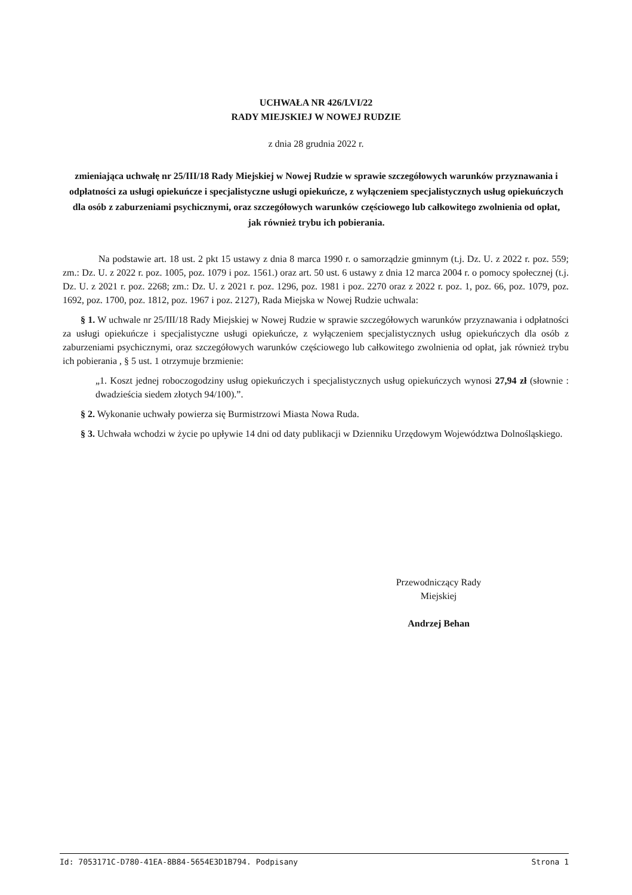UCHWAŁA NR 426/LVI/22
RADY MIEJSKIEJ W NOWEJ RUDZIE
z dnia 28 grudnia 2022 r.
zmieniająca uchwałę nr 25/III/18 Rady Miejskiej w Nowej Rudzie w sprawie szczegółowych warunków przyznawania i odpłatności za usługi opiekuńcze i specjalistyczne usługi opiekuńcze, z wyłączeniem specjalistycznych usług opiekuńczych dla osób z zaburzeniami psychicznymi, oraz szczegółowych warunków częściowego lub całkowitego zwolnienia od opłat, jak również trybu ich pobierania.
Na podstawie art. 18 ust. 2 pkt 15 ustawy z dnia 8 marca 1990 r. o samorządzie gminnym (t.j. Dz. U. z 2022 r. poz. 559; zm.: Dz. U. z 2022 r. poz. 1005, poz. 1079 i poz. 1561.) oraz art. 50 ust. 6 ustawy z dnia 12 marca 2004 r. o pomocy społecznej (t.j. Dz. U. z 2021 r. poz. 2268; zm.: Dz. U. z 2021 r. poz. 1296, poz. 1981 i poz. 2270 oraz z 2022 r. poz. 1, poz. 66, poz. 1079, poz. 1692, poz. 1700, poz. 1812, poz. 1967 i poz. 2127), Rada Miejska w Nowej Rudzie uchwala:
§ 1. W uchwale nr 25/III/18 Rady Miejskiej w Nowej Rudzie w sprawie szczegółowych warunków przyznawania i odpłatności za usługi opiekuńcze i specjalistyczne usługi opiekuńcze, z wyłączeniem specjalistycznych usług opiekuńczych dla osób z zaburzeniami psychicznymi, oraz szczegółowych warunków częściowego lub całkowitego zwolnienia od opłat, jak również trybu ich pobierania , § 5 ust. 1 otrzymuje brzmienie:
„1. Koszt jednej roboczogodziny usług opiekuńczych i specjalistycznych usług opiekuńczych wynosi 27,94 zł (słownie : dwadzieścia siedem złotych 94/100).”.
§ 2. Wykonanie uchwały powierza się Burmistrzowi Miasta Nowa Ruda.
§ 3. Uchwała wchodzi w życie po upływie 14 dni od daty publikacji w Dzienniku Urzędowym Województwa Dolnośląskiego.
Przewodniczący Rady
Miejskiej
Andrzej Behan
Id: 7053171C-D780-41EA-8B84-5654E3D1B794. Podpisany Strona 1